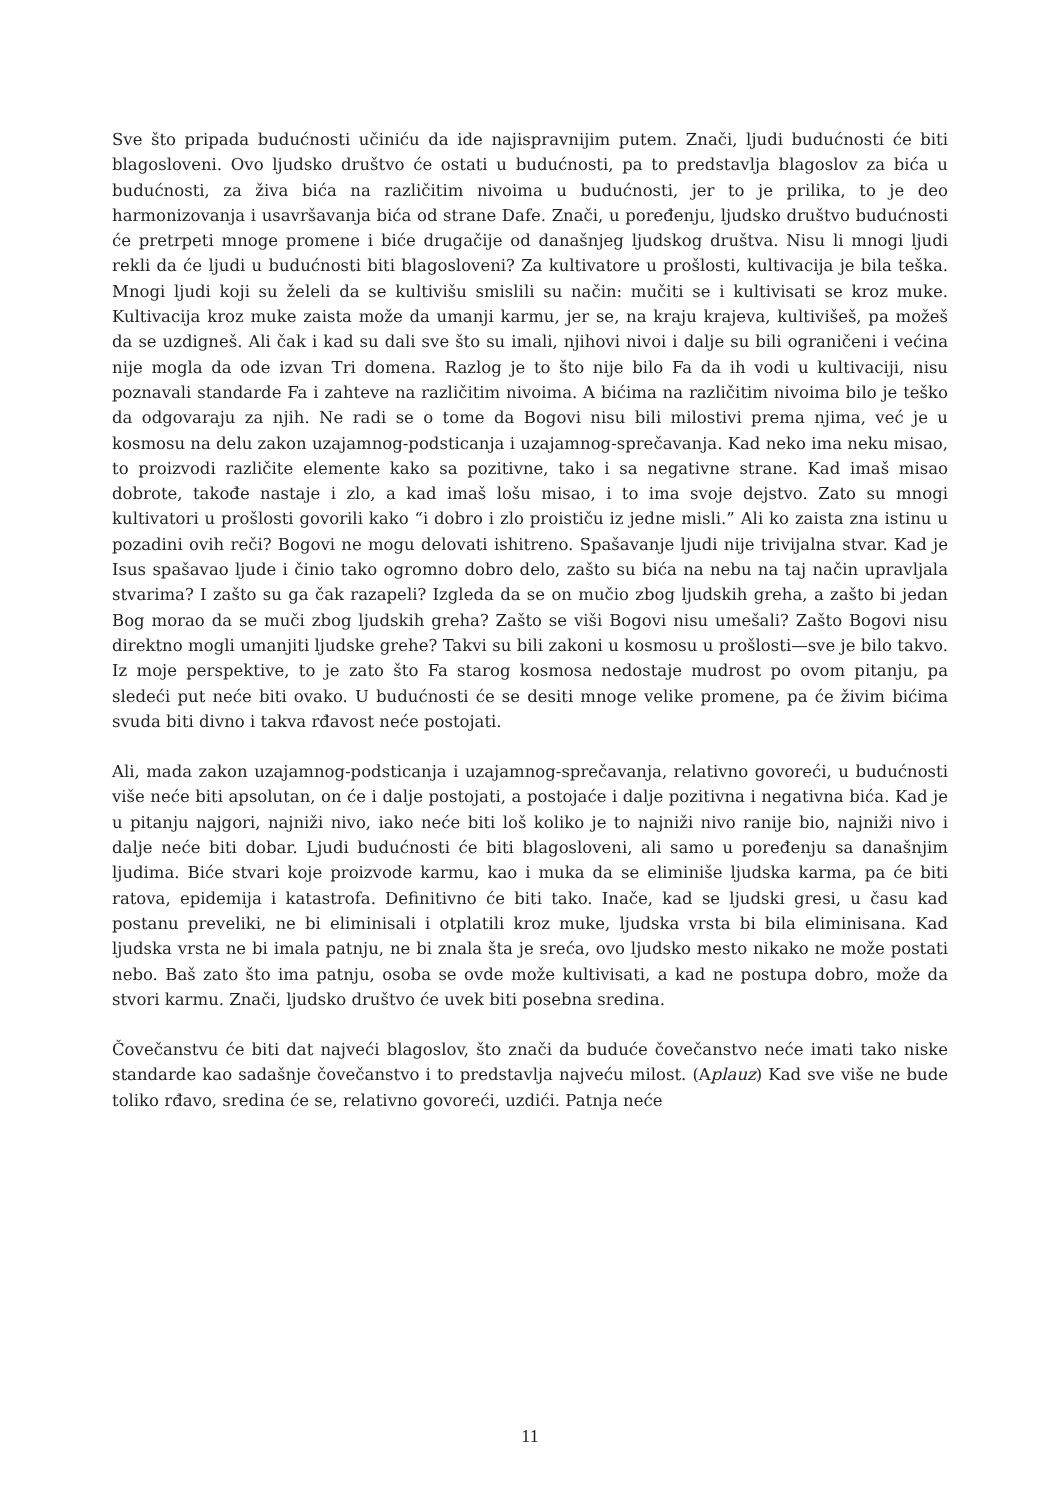Sve što pripada budućnosti učiniću da ide najispravnijim putem. Znači, ljudi budućnosti će biti blagosloveni. Ovo ljudsko društvo će ostati u budućnosti, pa to predstavlja blagoslov za bića u budućnosti, za živa bića na različitim nivoima u budućnosti, jer to je prilika, to je deo harmonizovanja i usavršavanja bića od strane Dafe. Znači, u poređenju, ljudsko društvo budućnosti će pretrpeti mnoge promene i biće drugačije od današnjeg ljudskog društva. Nisu li mnogi ljudi rekli da će ljudi u budućnosti biti blagosloveni? Za kultivatore u prošlosti, kultivacija je bila teška. Mnogi ljudi koji su želeli da se kultivišu smislili su način: mučiti se i kultivisati se kroz muke. Kultivacija kroz muke zaista može da umanji karmu, jer se, na kraju krajeva, kultivišeš, pa možeš da se uzdigneš. Ali čak i kad su dali sve što su imali, njihovi nivoi i dalje su bili ograničeni i većina nije mogla da ode izvan Tri domena. Razlog je to što nije bilo Fa da ih vodi u kultivaciji, nisu poznavali standarde Fa i zahteve na različitim nivoima. A bićima na različitim nivoima bilo je teško da odgovaraju za njih. Ne radi se o tome da Bogovi nisu bili milostivi prema njima, već je u kosmosu na delu zakon uzajamnog-podsticanja i uzajamnog-sprečavanja. Kad neko ima neku misao, to proizvodi različite elemente kako sa pozitivne, tako i sa negativne strane. Kad imaš misao dobrote, takođe nastaje i zlo, a kad imaš lošu misao, i to ima svoje dejstvo. Zato su mnogi kultivatori u prošlosti govorili kako “i dobro i zlo proističu iz jedne misli.” Ali ko zaista zna istinu u pozadini ovih reči? Bogovi ne mogu delovati ishitreno. Spašavanje ljudi nije trivijalna stvar. Kad je Isus spašavao ljude i činio tako ogromno dobro delo, zašto su bića na nebu na taj način upravljala stvarima? I zašto su ga čak razapeli? Izgleda da se on mučio zbog ljudskih greha, a zašto bi jedan Bog morao da se muči zbog ljudskih greha? Zašto se viši Bogovi nisu umešali? Zašto Bogovi nisu direktno mogli umanjiti ljudske grehe? Takvi su bili zakoni u kosmosu u prošlosti—sve je bilo takvo. Iz moje perspektive, to je zato što Fa starog kosmosa nedostaje mudrost po ovom pitanju, pa sledeći put neće biti ovako. U budućnosti će se desiti mnoge velike promene, pa će živim bićima svuda biti divno i takva rđavost neće postojati.
Ali, mada zakon uzajamnog-podsticanja i uzajamnog-sprečavanja, relativno govoreći, u budućnosti više neće biti apsolutan, on će i dalje postojati, a postojaće i dalje pozitivna i negativna bića. Kad je u pitanju najgori, najniži nivo, iako neće biti loš koliko je to najniži nivo ranije bio, najniži nivo i dalje neće biti dobar. Ljudi budućnosti će biti blagosloveni, ali samo u poređenju sa današnjim ljudima. Biće stvari koje proizvode karmu, kao i muka da se eliminiše ljudska karma, pa će biti ratova, epidemija i katastrofa. Definitivno će biti tako. Inače, kad se ljudski gresi, u času kad postanu preveliki, ne bi eliminisali i otplatili kroz muke, ljudska vrsta bi bila eliminisana. Kad ljudska vrsta ne bi imala patnju, ne bi znala šta je sreća, ovo ljudsko mesto nikako ne može postati nebo. Baš zato što ima patnju, osoba se ovde može kultivisati, a kad ne postupa dobro, može da stvori karmu. Znači, ljudsko društvo će uvek biti posebna sredina.
Čovečanstvu će biti dat najveći blagoslov, što znači da buduće čovečanstvo neće imati tako niske standarde kao sadašnje čovečanstvo i to predstavlja najveću milost. (Aplauz) Kad sve više ne bude toliko rđavo, sredina će se, relativno govoreći, uzdići. Patnja neće
11